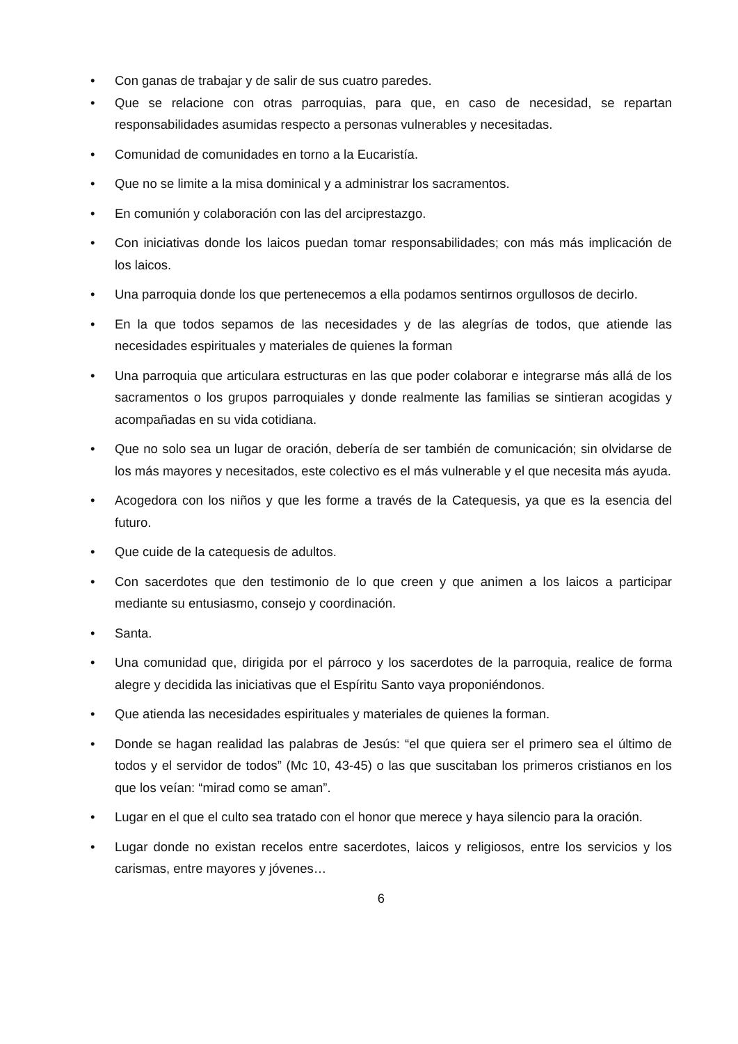• Con ganas de trabajar y de salir de sus cuatro paredes.
• Que se relacione con otras parroquias, para que, en caso de necesidad, se repartan responsabilidades asumidas respecto a personas vulnerables y necesitadas.
• Comunidad de comunidades en torno a la Eucaristía.
• Que no se limite a la misa dominical y a administrar los sacramentos.
• En comunión y colaboración con las del arciprestazgo.
• Con iniciativas donde los laicos puedan tomar responsabilidades; con más más implicación de los laicos.
• Una parroquia donde los que pertenecemos a ella podamos sentirnos orgullosos de decirlo.
• En la que todos sepamos de las necesidades y de las alegrías de todos, que atiende las necesidades espirituales y materiales de quienes la forman
• Una parroquia que articulara estructuras en las que poder colaborar e integrarse más allá de los sacramentos o los grupos parroquiales y donde realmente las familias se sintieran acogidas y acompañadas en su vida cotidiana.
• Que no solo sea un lugar de oración, debería de ser también de comunicación; sin olvidarse de los más mayores y necesitados, este colectivo es el más vulnerable y el que necesita más ayuda.
• Acogedora con los niños y que les forme a través de la Catequesis, ya que es la esencia del futuro.
• Que cuide de la catequesis de adultos.
• Con sacerdotes que den testimonio de lo que creen y que animen a los laicos a participar mediante su entusiasmo, consejo y coordinación.
• Santa.
• Una comunidad que, dirigida por el párroco y los sacerdotes de la parroquia, realice de forma alegre y decidida las iniciativas que el Espíritu Santo vaya proponiéndonos.
• Que atienda las necesidades espirituales y materiales de quienes la forman.
• Donde se hagan realidad las palabras de Jesús: “el que quiera ser el primero sea el último de todos y el servidor de todos” (Mc 10, 43-45) o las que suscitaban los primeros cristianos en los que los veían: “mirad como se aman”.
• Lugar en el que el culto sea tratado con el honor que merece y haya silencio para la oración.
• Lugar donde no existan recelos entre sacerdotes, laicos y religiosos, entre los servicios y los carismas, entre mayores y jóvenes…
6